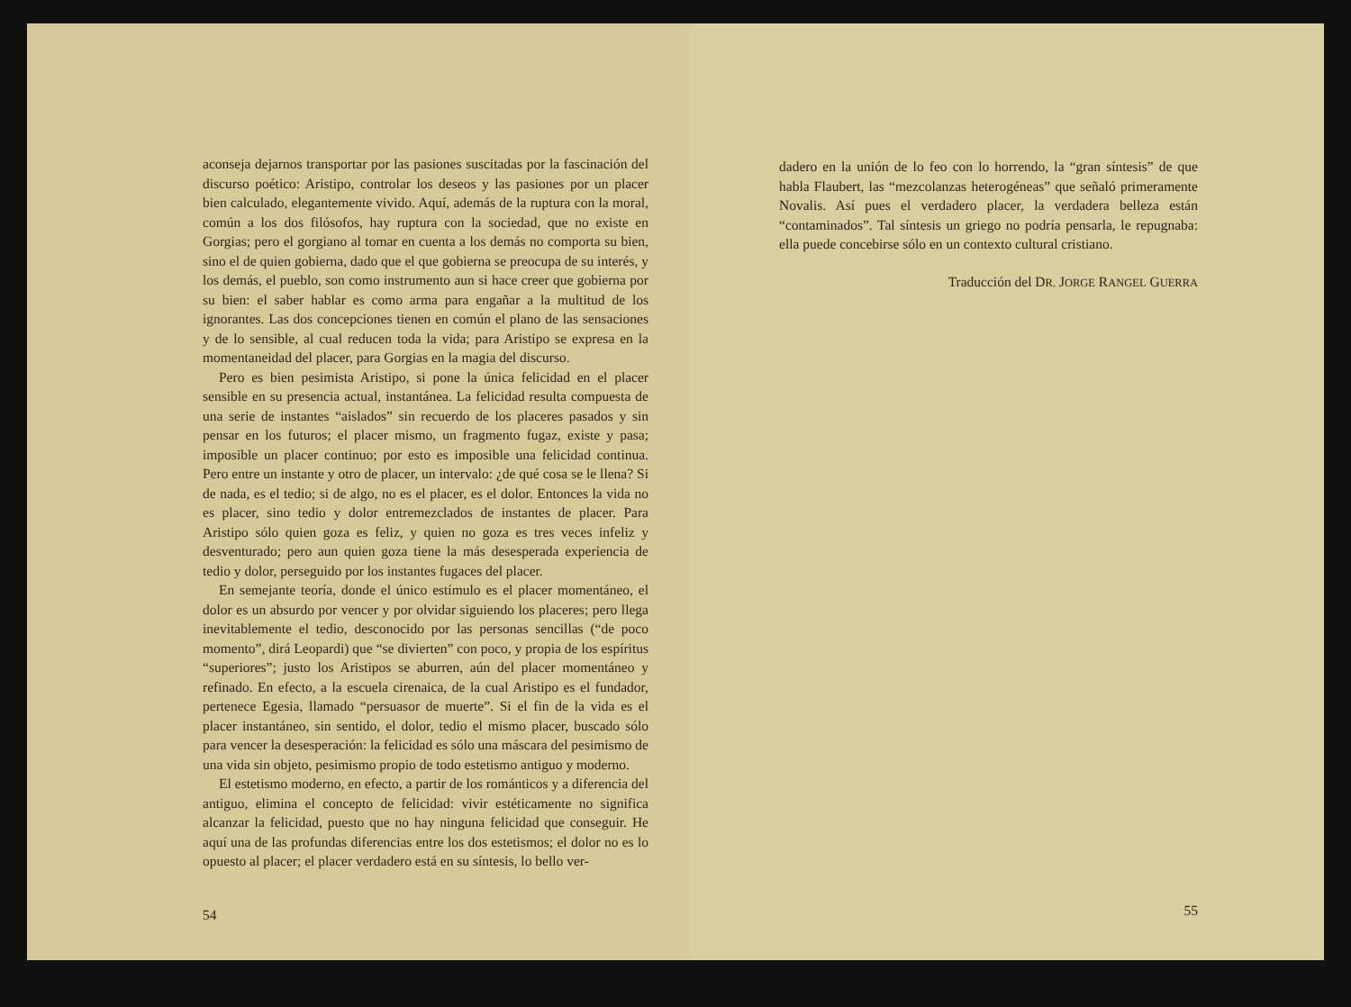aconseja dejarnos transportar por las pasiones suscitadas por la fascinación del discurso poético: Aristipo, controlar los deseos y las pasiones por un placer bien calculado, elegantemente vivido. Aquí, además de la ruptura con la moral, común a los dos filósofos, hay ruptura con la sociedad, que no existe en Gorgias; pero el gorgiano al tomar en cuenta a los demás no comporta su bien, sino el de quien gobierna, dado que el que gobierna se preocupa de su interés, y los demás, el pueblo, son como instrumento aun si hace creer que gobierna por su bien: el saber hablar es como arma para engañar a la multitud de los ignorantes. Las dos concepciones tienen en común el plano de las sensaciones y de lo sensible, al cual reducen toda la vida; para Aristipo se expresa en la momentaneidad del placer, para Gorgias en la magia del discurso.
Pero es bien pesimista Aristipo, si pone la única felicidad en el placer sensible en su presencia actual, instantánea. La felicidad resulta compuesta de una serie de instantes “aislados” sin recuerdo de los placeres pasados y sin pensar en los futuros; el placer mismo, un fragmento fugaz, existe y pasa; imposible un placer continuo; por esto es imposible una felicidad continua. Pero entre un instante y otro de placer, un intervalo: ¿de qué cosa se le llena? Si de nada, es el tedio; si de algo, no es el placer, es el dolor. Entonces la vida no es placer, sino tedio y dolor entremezclados de instantes de placer. Para Aristipo sólo quien goza es feliz, y quien no goza es tres veces infeliz y desventurado; pero aun quien goza tiene la más desesperada experiencia de tedio y dolor, perseguido por los instantes fugaces del placer.
En semejante teoría, donde el único estímulo es el placer momentáneo, el dolor es un absurdo por vencer y por olvidar siguiendo los placeres; pero llega inevitablemente el tedio, desconocido por las personas sencillas (“de poco momento”, dirá Leopardi) que “se divierten” con poco, y propia de los espíritus “superiores”; justo los Aristipos se aburren, aún del placer momentáneo y refinado. En efecto, a la escuela cirenaica, de la cual Aristipo es el fundador, pertenece Egesia, llamado “persuasor de muerte”. Si el fin de la vida es el placer instantáneo, sin sentido, el dolor, tedio el mismo placer, buscado sólo para vencer la desesperación: la felicidad es sólo una máscara del pesimismo de una vida sin objeto, pesimismo propio de todo estetismo antiguo y moderno.
El estetismo moderno, en efecto, a partir de los románticos y a diferencia del antiguo, elimina el concepto de felicidad: vivir estéticamente no significa alcanzar la felicidad, puesto que no hay ninguna felicidad que conseguir. He aquí una de las profundas diferencias entre los dos estetismos; el dolor no es lo opuesto al placer; el placer verdadero está en su síntesis, lo bello ver-
54
dadero en la unión de lo feo con lo horrendo, la “gran síntesis” de que habla Flaubert, las “mezcolanzas heterogéneas” que señaló primeramente Novalis. Así pues el verdadero placer, la verdadera belleza están “contaminados”. Tal síntesis un griego no podría pensarla, le repugnaba: ella puede concebirse sólo en un contexto cultural cristiano.
Traducción del DR. JORGE RANGEL GUERRA
55